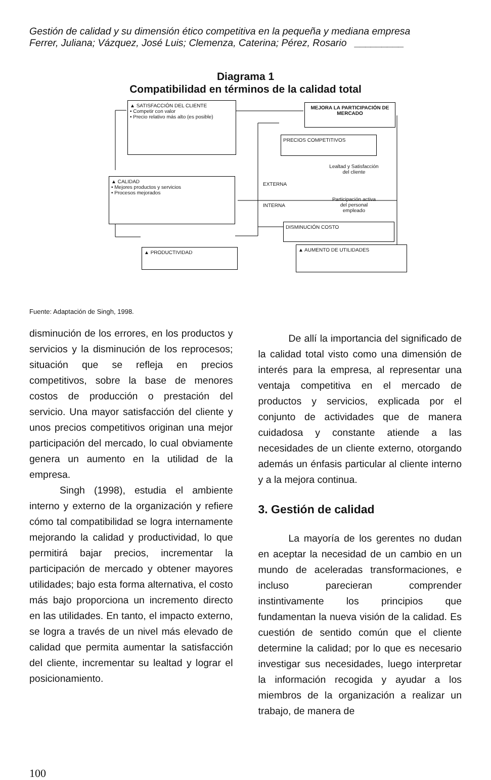Gestión de calidad y su dimensión ético competitiva en la pequeña y mediana empresa
Ferrer, Juliana; Vázquez, José Luis; Clemenza, Caterina; Pérez, Rosario _________
Diagrama 1
Compatibilidad en términos de la calidad total
▲ SATISFACCIÓN DEL CLIENTE
• Competir con valor
• Precio relativo más alto (es posible)
MEJORA LA PARTICIPACIÓN DE MERCADO
PRECIOS COMPETITIVOS
Lealtad y Satisfacción del cliente
EXTERNA
▲ CALIDAD
• Mejores productos y servicios
• Procesos mejorados
INTERNA
Participación activa del personal empleado
DISMINUCIÓN COSTO
▲ PRODUCTIVIDAD ▲ AUMENTO DE UTILIDADES
Fuente: Adaptación de Singh, 1998.
disminución de los errores, en los productos y servicios y la disminución de los reprocesos; situación que se refleja en precios competitivos, sobre la base de menores costos de producción o prestación del servicio. Una mayor satisfacción del cliente y unos precios competitivos originan una mejor participación del mercado, lo cual obviamente genera un aumento en la utilidad de la empresa.
Singh (1998), estudia el ambiente interno y externo de la organización y refiere cómo tal compatibilidad se logra internamente mejorando la calidad y productividad, lo que permitirá bajar precios, incrementar la participación de mercado y obtener mayores utilidades; bajo esta forma alternativa, el costo más bajo proporciona un incremento directo en las utilidades. En tanto, el impacto externo, se logra a través de un nivel más elevado de calidad que permita aumentar la satisfacción del cliente, incrementar su lealtad y lograr el posicionamiento.
De allí la importancia del significado de la calidad total visto como una dimensión de interés para la empresa, al representar una ventaja competitiva en el mercado de productos y servicios, explicada por el conjunto de actividades que de manera cuidadosa y constante atiende a las necesidades de un cliente externo, otorgando además un énfasis particular al cliente interno y a la mejora continua.
3. Gestión de calidad
La mayoría de los gerentes no dudan en aceptar la necesidad de un cambio en un mundo de aceleradas transformaciones, e incluso parecieran comprender instintivamente los principios que fundamentan la nueva visión de la calidad. Es cuestión de sentido común que el cliente determine la calidad; por lo que es necesario investigar sus necesidades, luego interpretar la información recogida y ayudar a los miembros de la organización a realizar un trabajo, de manera de
100